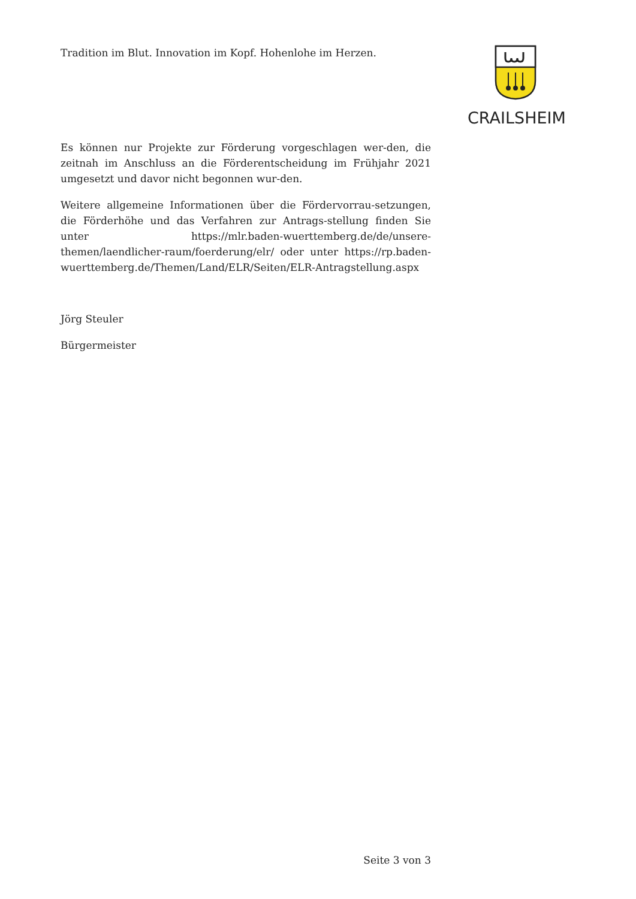Tradition im Blut. Innovation im Kopf. Hohenlohe im Herzen.
CRAILSHEIM
Es können nur Projekte zur Förderung vorgeschlagen wer-den, die zeitnah im Anschluss an die Förderentscheidung im Frühjahr 2021 umgesetzt und davor nicht begonnen wur-den.
Weitere allgemeine Informationen über die Fördervorrau-setzungen, die Förderhöhe und das Verfahren zur Antrags-stellung finden Sie unter https://mlr.baden-wuerttemberg.de/de/unsere-themen/laendlicher-raum/foerderung/elr/ oder unter https://rp.baden-wuerttemberg.de/Themen/Land/ELR/Seiten/ELR-Antragstellung.aspx
Jörg Steuler
Bürgermeister
Seite 3 von 3